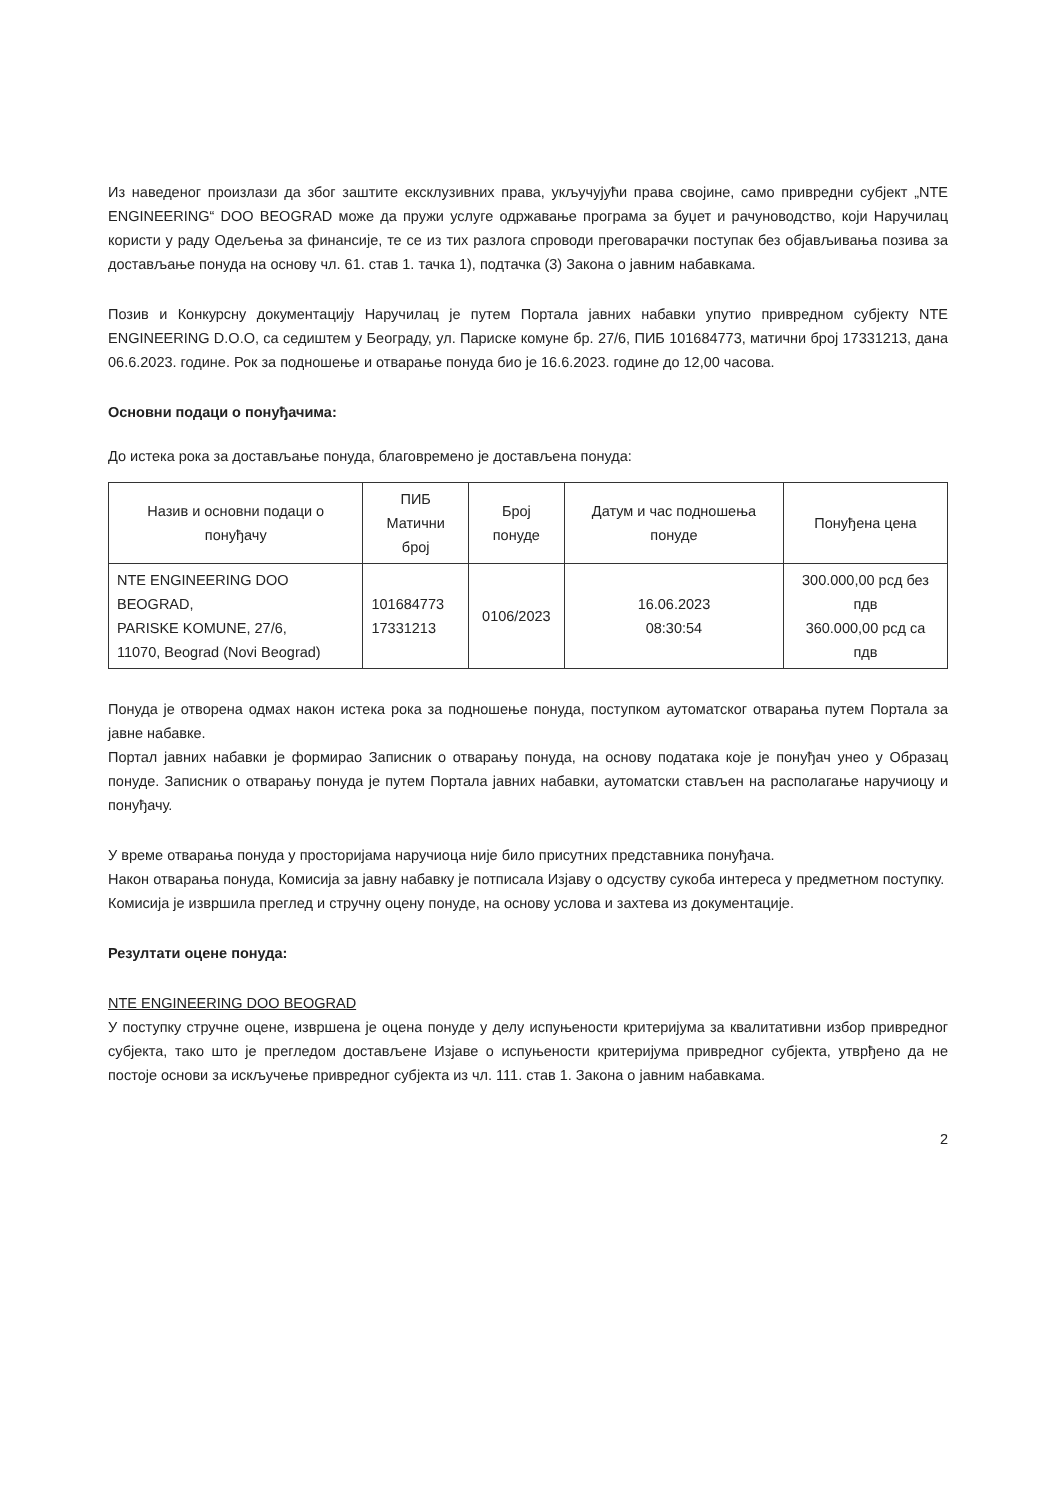Из наведеног произлази да због заштите ексклузивних права, укључујући права својине, само привредни субјект „NTE ENGINEERING“ DOO BEOGRAD може да пружи услуге одржавање програма за буџет и рачуноводство, који Наручилац користи у раду Одељења за финансије, те се из тих разлога спроводи преговарачки поступак без објављивања позива за достављање понуда на основу чл. 61. став 1. тачка 1), подтачка (3) Закона о јавним набавкама.
Позив и Конкурсну документацију Наручилац је путем Портала јавних набавки упутио привредном субјекту NTE ENGINEERING D.O.O, са седиштем у Београду, ул. Париске комуне бр. 27/6, ПИБ 101684773, матични број 17331213, дана 06.6.2023. године. Рок за подношење и отварање понуда био је 16.6.2023. године до 12,00 часова.
Основни подаци о понуђачима:
До истека рока за достављање понуда, благовремено је достављена понуда:
| Назив и основни подаци о понуђачу | ПИБ Матични број | Број понуде | Датум и час подношења понуде | Понуђена цена |
| NTE ENGINEERING DOO BEOGRAD, PARISKE KOMUNE, 27/6, 11070, Beograd (Novi Beograd) | 101684773 17331213 | 0106/2023 | 16.06.2023 08:30:54 | 300.000,00 рсд без пдв 360.000,00 рсд са пдв |
Понуда је отворена одмах након истека рока за подношење понуда, поступком аутоматског отварања путем Портала за јавне набавке.
Портал јавних набавки је формирао Записник о отварању понуда, на основу података које је понуђач унео у Образац понуде. Записник о отварању понуда је путем Портала јавних набавки, аутоматски стављен на располагање наручиоцу и понуђачу.
У време отварања понуда у просторијама наручиоца није било присутних представника понуђача.
Након отварања понуда, Комисија за јавну набавку је потписала Изјаву о одсуству сукоба интереса у предметном поступку.
Комисија је извршила преглед и стручну оцену понуде, на основу услова и захтева из документације.
Резултати оцене понуда:
NTE ENGINEERING DOO BEOGRAD
У поступку стручне оцене, извршена је оцена понуде у делу испуњености критеријума за квалитативни избор привредног субјекта, тако што је прегледом достављене Изјаве о испуњености критеријума привредног субјекта, утврђено да не постоје основи за искључење привредног субјекта из чл. 111. став 1. Закона о јавним набавкама.
2